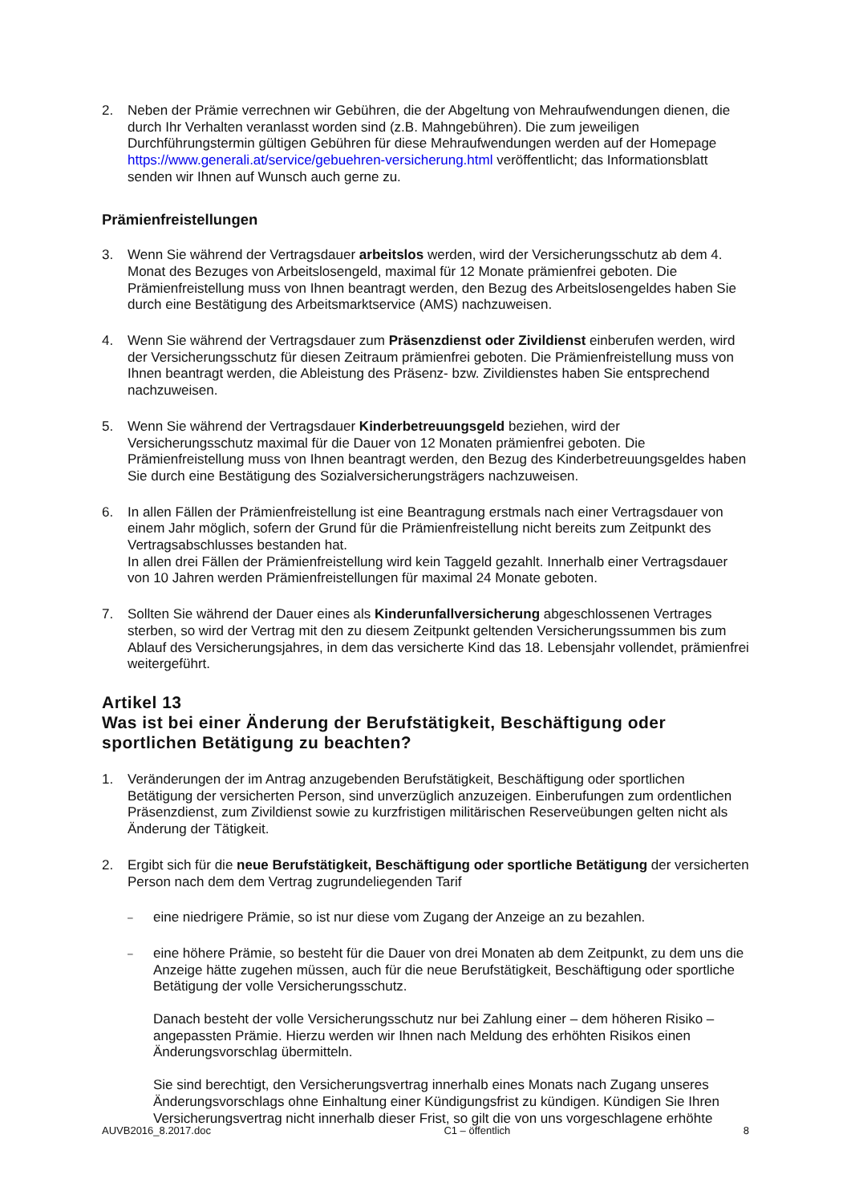2. Neben der Prämie verrechnen wir Gebühren, die der Abgeltung von Mehraufwendungen dienen, die durch Ihr Verhalten veranlasst worden sind (z.B. Mahngebühren). Die zum jeweiligen Durchführungstermin gültigen Gebühren für diese Mehraufwendungen werden auf der Homepage https://www.generali.at/service/gebuehren-versicherung.html veröffentlicht; das Informationsblatt senden wir Ihnen auf Wunsch auch gerne zu.
Prämienfreistellungen
3. Wenn Sie während der Vertragsdauer arbeitslos werden, wird der Versicherungsschutz ab dem 4. Monat des Bezuges von Arbeitslosengeld, maximal für 12 Monate prämienfrei geboten. Die Prämienfreistellung muss von Ihnen beantragt werden, den Bezug des Arbeitslosengeldes haben Sie durch eine Bestätigung des Arbeitsmarktservice (AMS) nachzuweisen.
4. Wenn Sie während der Vertragsdauer zum Präsenzdienst oder Zivildienst einberufen werden, wird der Versicherungsschutz für diesen Zeitraum prämienfrei geboten. Die Prämienfreistellung muss von Ihnen beantragt werden, die Ableistung des Präsenz- bzw. Zivildienstes haben Sie entsprechend nachzuweisen.
5. Wenn Sie während der Vertragsdauer Kinderbetreuungsgeld beziehen, wird der Versicherungsschutz maximal für die Dauer von 12 Monaten prämienfrei geboten. Die Prämienfreistellung muss von Ihnen beantragt werden, den Bezug des Kinderbetreuungsgeldes haben Sie durch eine Bestätigung des Sozialversicherungsträgers nachzuweisen.
6. In allen Fällen der Prämienfreistellung ist eine Beantragung erstmals nach einer Vertragsdauer von einem Jahr möglich, sofern der Grund für die Prämienfreistellung nicht bereits zum Zeitpunkt des Vertragsabschlusses bestanden hat.
In allen drei Fällen der Prämienfreistellung wird kein Taggeld gezahlt. Innerhalb einer Vertragsdauer von 10 Jahren werden Prämienfreistellungen für maximal 24 Monate geboten.
7. Sollten Sie während der Dauer eines als Kinderunfallversicherung abgeschlossenen Vertrages sterben, so wird der Vertrag mit den zu diesem Zeitpunkt geltenden Versicherungssummen bis zum Ablauf des Versicherungsjahres, in dem das versicherte Kind das 18. Lebensjahr vollendet, prämienfrei weitergeführt.
Artikel 13
Was ist bei einer Änderung der Berufstätigkeit, Beschäftigung oder sportlichen Betätigung zu beachten?
1. Veränderungen der im Antrag anzugebenden Berufstätigkeit, Beschäftigung oder sportlichen Betätigung der versicherten Person, sind unverzüglich anzuzeigen. Einberufungen zum ordentlichen Präsenzdienst, zum Zivildienst sowie zu kurzfristigen militärischen Reserveübungen gelten nicht als Änderung der Tätigkeit.
2. Ergibt sich für die neue Berufstätigkeit, Beschäftigung oder sportliche Betätigung der versicherten Person nach dem dem Vertrag zugrundeliegenden Tarif
–
eine niedrigere Prämie, so ist nur diese vom Zugang der Anzeige an zu bezahlen.
–
eine höhere Prämie, so besteht für die Dauer von drei Monaten ab dem Zeitpunkt, zu dem uns die Anzeige hätte zugehen müssen, auch für die neue Berufstätigkeit, Beschäftigung oder sportliche Betätigung der volle Versicherungsschutz.
Danach besteht der volle Versicherungsschutz nur bei Zahlung einer – dem höheren Risiko – angepassten Prämie. Hierzu werden wir Ihnen nach Meldung des erhöhten Risikos einen Änderungsvorschlag übermitteln.
Sie sind berechtigt, den Versicherungsvertrag innerhalb eines Monats nach Zugang unseres Änderungsvorschlags ohne Einhaltung einer Kündigungsfrist zu kündigen. Kündigen Sie Ihren Versicherungsvertrag nicht innerhalb dieser Frist, so gilt die von uns vorgeschlagene erhöhte
AUVB2016_8.2017.doc C1 – öffentlich 8